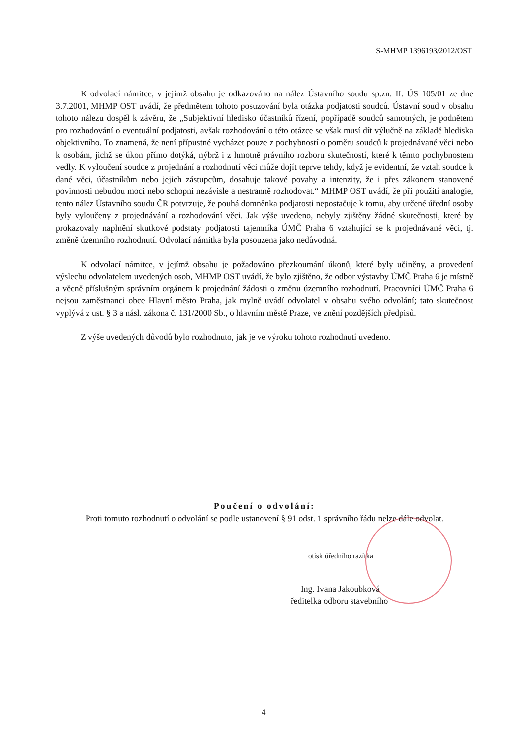S-MHMP 1396193/2012/OST
K odvolací námitce, v jejímž obsahu je odkazováno na nález Ústavního soudu sp.zn. II. ÚS 105/01 ze dne 3.7.2001, MHMP OST uvádí, že předmětem tohoto posuzování byla otázka podjatosti soudců. Ústavní soud v obsahu tohoto nálezu dospěl k závěru, že „Subjektivní hledisko účastníků řízení, popřípadě soudců samotných, je podnětem pro rozhodování o eventuální podjatosti, avšak rozhodování o této otázce se však musí dít výlučně na základě hlediska objektivního. To znamená, že není přípustné vycházet pouze z pochybností o poměru soudců k projednávané věci nebo k osobám, jichž se úkon přímo dotýká, nýbrž i z hmotně právního rozboru skutečností, které k těmto pochybnostem vedly. K vyloučení soudce z projednání a rozhodnutí věci může dojít teprve tehdy, když je evidentní, že vztah soudce k dané věci, účastníkům nebo jejich zástupcům, dosahuje takové povahy a intenzity, že i přes zákonem stanovené povinnosti nebudou moci nebo schopni nezávisle a nestranně rozhodovat.“ MHMP OST uvádí, že při použití analogie, tento nález Ústavního soudu ČR potvrzuje, že pouhá domněnka podjatosti nepostačuje k tomu, aby určené úřední osoby byly vyloučeny z projednávání a rozhodování věci. Jak výše uvedeno, nebyly zjištěny žádné skutečnosti, které by prokazovaly naplnění skutkové podstaty podjatosti tajemníka ÚMČ Praha 6 vztahující se k projednávané věci, tj. změně územního rozhodnutí. Odvolací námitka byla posouzena jako nedůvodná.
K odvolací námitce, v jejímž obsahu je požadováno přezkoumání úkonů, které byly učiněny, a provedení výslechu odvolatelem uvedených osob, MHMP OST uvádí, že bylo zjištěno, že odbor výstavby ÚMČ Praha 6 je místně a věcně příslušným správním orgánem k projednání žádosti o změnu územního rozhodnutí. Pracovníci ÚMČ Praha 6 nejsou zaměstnanci obce Hlavní město Praha, jak mylně uvádí odvolatel v obsahu svého odvolání; tato skutečnost vyplývá z ust. § 3 a násl. zákona č. 131/2000 Sb., o hlavním městě Praze, ve znění pozdějších předpisů.
Z výše uvedených důvodů bylo rozhodnuto, jak je ve výroku tohoto rozhodnutí uvedeno.
Poučení o odvolání:
Proti tomuto rozhodnutí o odvolání se podle ustanovení § 91 odst. 1 správního řádu nelze dále odvolat.
otisk úředního razítka
Ing. Ivana Jakoubková
ředitelka odboru stavebního
4